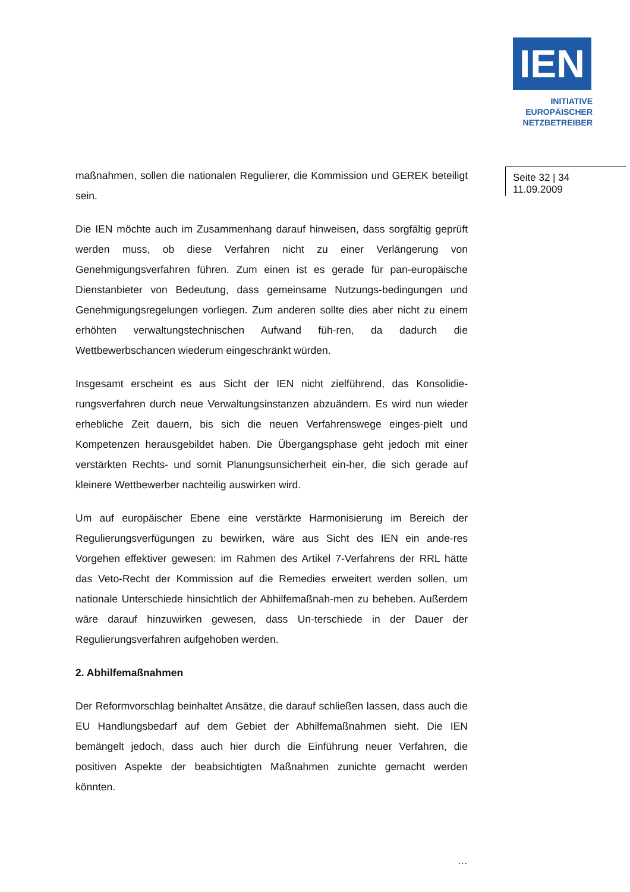IEN
INITIATIVE
EUROPÄISCHER
NETZBETREIBER
Seite 32 | 34
11.09.2009
maßnahmen, sollen die nationalen Regulierer, die Kommission und GEREK beteiligt sein.
Die IEN möchte auch im Zusammenhang darauf hinweisen, dass sorgfältig geprüft werden muss, ob diese Verfahren nicht zu einer Verlängerung von Genehmigungsverfahren führen. Zum einen ist es gerade für pan-europäische Dienstanbieter von Bedeutung, dass gemeinsame Nutzungs-bedingungen und Genehmigungsregelungen vorliegen. Zum anderen sollte dies aber nicht zu einem erhöhten verwaltungstechnischen Aufwand füh-ren, da dadurch die Wettbewerbschancen wiederum eingeschränkt würden.
Insgesamt erscheint es aus Sicht der IEN nicht zielführend, das Konsolidie-rungsverfahren durch neue Verwaltungsinstanzen abzuändern. Es wird nun wieder erhebliche Zeit dauern, bis sich die neuen Verfahrenswege einges-pielt und Kompetenzen herausgebildet haben. Die Übergangsphase geht jedoch mit einer verstärkten Rechts- und somit Planungsunsicherheit ein-her, die sich gerade auf kleinere Wettbewerber nachteilig auswirken wird.
Um auf europäischer Ebene eine verstärkte Harmonisierung im Bereich der Regulierungsverfügungen zu bewirken, wäre aus Sicht des IEN ein ande-res Vorgehen effektiver gewesen: im Rahmen des Artikel 7-Verfahrens der RRL hätte das Veto-Recht der Kommission auf die Remedies erweitert werden sollen, um nationale Unterschiede hinsichtlich der Abhilfemaßnah-men zu beheben. Außerdem wäre darauf hinzuwirken gewesen, dass Un-terschiede in der Dauer der Regulierungsverfahren aufgehoben werden.
2. Abhilfemaßnahmen
Der Reformvorschlag beinhaltet Ansätze, die darauf schließen lassen, dass auch die EU Handlungsbedarf auf dem Gebiet der Abhilfemaßnahmen sieht. Die IEN bemängelt jedoch, dass auch hier durch die Einführung neuer Verfahren, die positiven Aspekte der beabsichtigten Maßnahmen zunichte gemacht werden könnten.
…